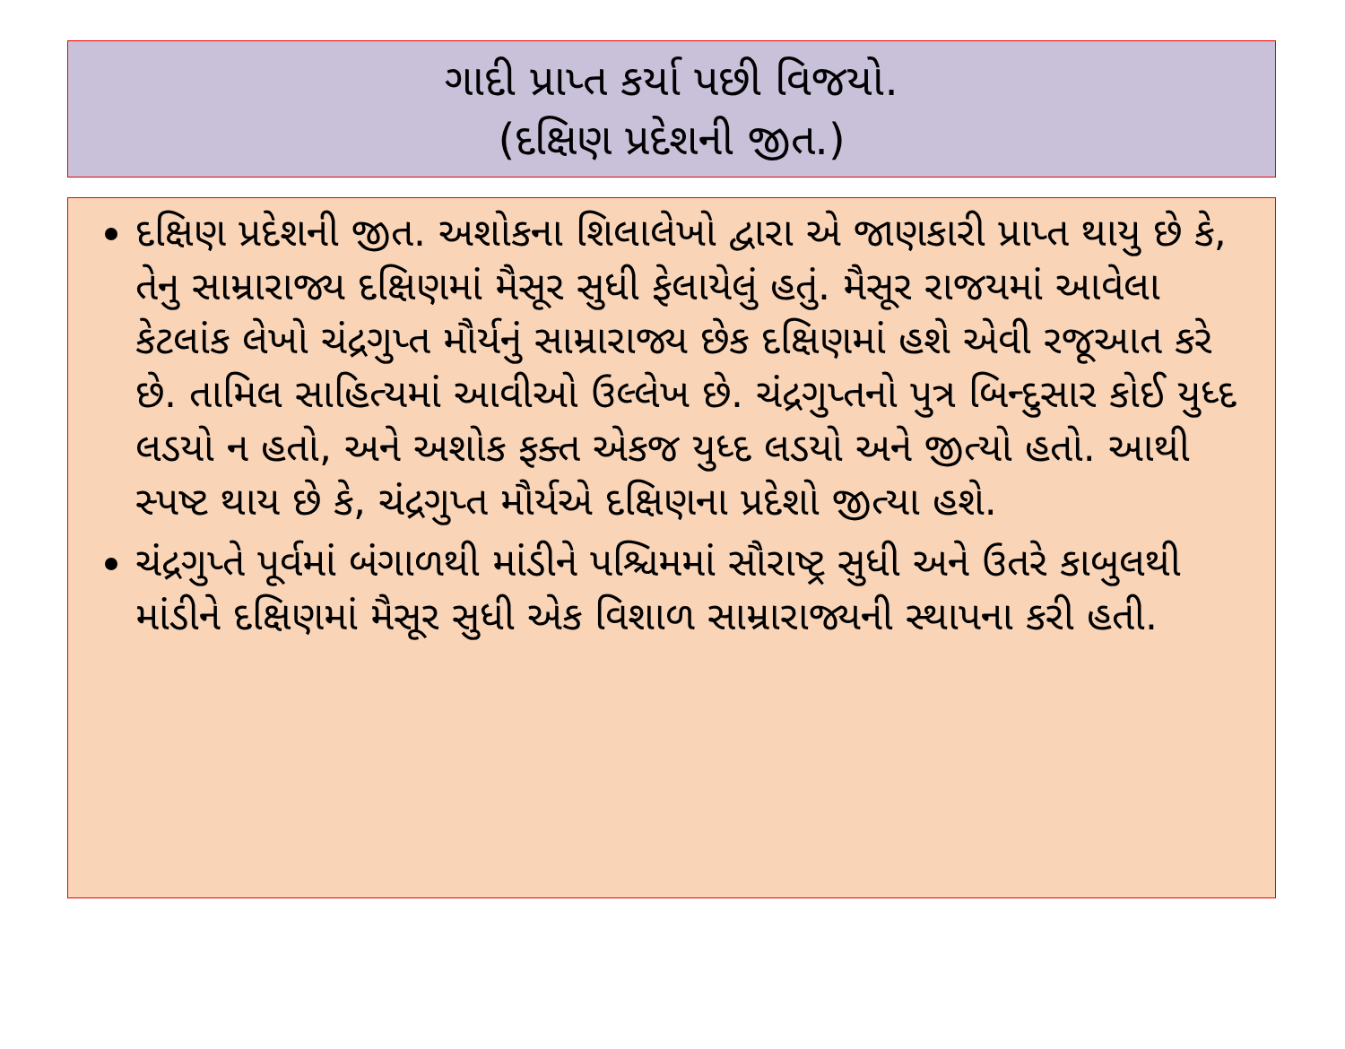ગાદી પ્રાપ્ત કર્યા પછી વિજયો.
(દક્ષિણ પ્રદેશની જીત.)
દક્ષિણ પ્રદેશની જીત. અશોકના શિલાલેખો દ્વારા એ જાણકારી પ્રાપ્ત થાયુ છે કે, તેનુ સામ્રારાજ્ય દક્ષિણમાં મૈસૂર સુધી ફેલાયેલું હતું. મૈસૂર રાજયમાં આવેલા કેટલાંક લેખો ચંદ્રગુપ્ત મૌર્યનું સામ્રારાજ્ય છેક દક્ષિણમાં હશે એવી રજૂઆત કરે છે. તામિલ સાહિત્યમાં આવીઓ ઉલ્લેખ છે. ચંદ્રગુપ્તનો પુત્ર બિન્દુસાર કોઈ યુધ્દ લડયો ન હતો, અને અશોક ફક્ત એકજ યુધ્દ લડયો અને જીત્યો હતો. આથી સ્પષ્ટ થાય છે કે, ચંદ્રગુપ્ત મૌર્યએ દક્ષિણના પ્રદેશો જીત્યા હશે.
ચંદ્રગુપ્તે પૂર્વમાં બંગાળથી માંડીને પશ્ચિમમાં સૌરાષ્ટ્ર સુધી અને ઉતરે કાબુલથી માંડીને દક્ષિણમાં મૈસૂર સુધી એક વિશાળ સામ્રારાજ્યની સ્થાપના કરી હતી.